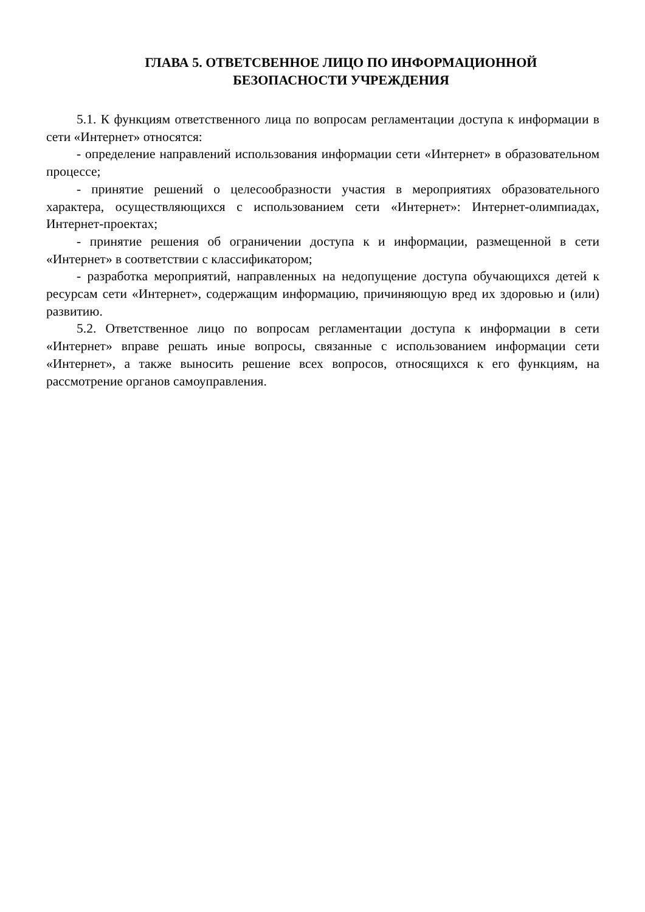ГЛАВА 5. ОТВЕТСВЕННОЕ ЛИЦО ПО ИНФОРМАЦИОННОЙ
БЕЗОПАСНОСТИ УЧРЕЖДЕНИЯ
5.1. К функциям ответственного лица по вопросам регламентации доступа к информации в сети «Интернет» относятся:
- определение направлений использования информации сети «Интернет» в образовательном процессе;
- принятие решений о целесообразности участия в мероприятиях образовательного характера, осуществляющихся с использованием сети «Интернет»: Интернет-олимпиадах, Интернет-проектах;
- принятие решения об ограничении доступа к и информации, размещенной в сети «Интернет» в соответствии с классификатором;
- разработка мероприятий, направленных на недопущение доступа обучающихся детей к ресурсам сети «Интернет», содержащим информацию, причиняющую вред их здоровью и (или) развитию.
5.2. Ответственное лицо по вопросам регламентации доступа к информации в сети «Интернет» вправе решать иные вопросы, связанные с использованием информации сети «Интернет», а также выносить решение всех вопросов, относящихся к его функциям, на рассмотрение органов самоуправления.